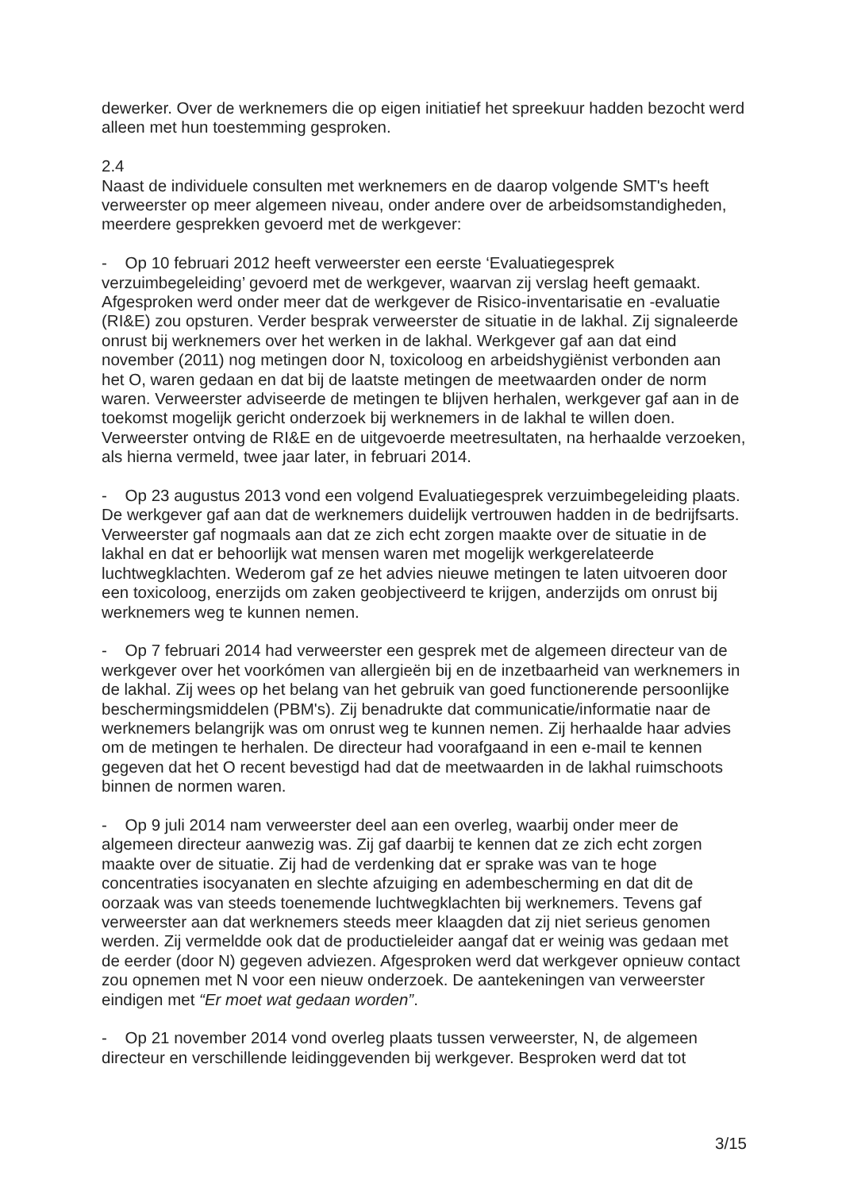dewerker. Over de werknemers die op eigen initiatief het spreekuur hadden bezocht werd alleen met hun toestemming gesproken.
2.4
Naast de individuele consulten met werknemers en de daarop volgende SMT's heeft verweerster op meer algemeen niveau, onder andere over de arbeidsomstandigheden, meerdere gesprekken gevoerd met de werkgever:
- Op 10 februari 2012 heeft verweerster een eerste ‘Evaluatiegesprek verzuimbegeleiding’ gevoerd met de werkgever, waarvan zij verslag heeft gemaakt. Afgesproken werd onder meer dat de werkgever de Risico-inventarisatie en -evaluatie (RI&E) zou opsturen. Verder besprak verweerster de situatie in de lakhal. Zij signaleerde onrust bij werknemers over het werken in de lakhal. Werkgever gaf aan dat eind november (2011) nog metingen door N, toxicoloog en arbeidshygiënist verbonden aan het O, waren gedaan en dat bij de laatste metingen de meetwaarden onder de norm waren. Verweerster adviseerde de metingen te blijven herhalen, werkgever gaf aan in de toekomst mogelijk gericht onderzoek bij werknemers in de lakhal te willen doen. Verweerster ontving de RI&E en de uitgevoerde meetresultaten, na herhaalde verzoeken, als hierna vermeld, twee jaar later, in februari 2014.
- Op 23 augustus 2013 vond een volgend Evaluatiegesprek verzuimbegeleiding plaats. De werkgever gaf aan dat de werknemers duidelijk vertrouwen hadden in de bedrijfsarts. Verweerster gaf nogmaals aan dat ze zich echt zorgen maakte over de situatie in de lakhal en dat er behoorlijk wat mensen waren met mogelijk werkgerelateerde luchtwegklachten. Wederom gaf ze het advies nieuwe metingen te laten uitvoeren door een toxicoloog, enerzijds om zaken geobjectiveerd te krijgen, anderzijds om onrust bij werknemers weg te kunnen nemen.
- Op 7 februari 2014 had verweerster een gesprek met de algemeen directeur van de werkgever over het voorkómen van allergieën bij en de inzetbaarheid van werknemers in de lakhal. Zij wees op het belang van het gebruik van goed functionerende persoonlijke beschermingsmiddelen (PBM's). Zij benadrukte dat communicatie/informatie naar de werknemers belangrijk was om onrust weg te kunnen nemen. Zij herhaalde haar advies om de metingen te herhalen. De directeur had voorafgaand in een e-mail te kennen gegeven dat het O recent bevestigd had dat de meetwaarden in de lakhal ruimschoots binnen de normen waren.
- Op 9 juli 2014 nam verweerster deel aan een overleg, waarbij onder meer de algemeen directeur aanwezig was. Zij gaf daarbij te kennen dat ze zich echt zorgen maakte over de situatie. Zij had de verdenking dat er sprake was van te hoge concentraties isocyanaten en slechte afzuiging en adembescherming en dat dit de oorzaak was van steeds toenemende luchtwegklachten bij werknemers. Tevens gaf verweerster aan dat werknemers steeds meer klaagden dat zij niet serieus genomen werden. Zij vermeldde ook dat de productieleider aangaf dat er weinig was gedaan met de eerder (door N) gegeven adviezen. Afgesproken werd dat werkgever opnieuw contact zou opnemen met N voor een nieuw onderzoek. De aantekeningen van verweerster eindigen met “Er moet wat gedaan worden”.
- Op 21 november 2014 vond overleg plaats tussen verweerster, N, de algemeen directeur en verschillende leidinggevenden bij werkgever. Besproken werd dat tot
3/15